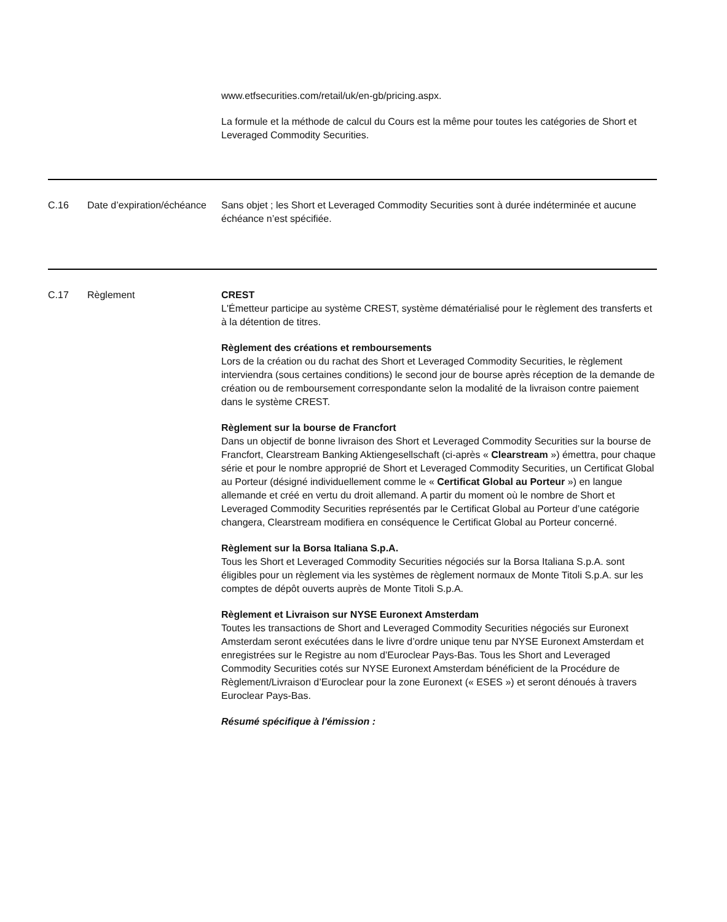| | | www.etfsecurities.com/retail/uk/en-gb/pricing.aspx. La formule et la méthode de calcul du Cours est la même pour toutes les catégories de Short et Leveraged Commodity Securities. |
| C.16 | Date d’expiration/échéance | Sans objet ; les Short et Leveraged Commodity Securities sont à durée indéterminée et aucune échéance n’est spécifiée. |
| C.17 | Règlement | CREST L'Émetteur participe au système CREST, système dématérialisé pour le règlement des transferts et à la détention de titres. Règlement des créations et remboursements Lors de la création ou du rachat des Short et Leveraged Commodity Securities, le règlement interviendra (sous certaines conditions) le second jour de bourse après réception de la demande de création ou de remboursement correspondante selon la modalité de la livraison contre paiement dans le système CREST. Règlement sur la bourse de Francfort Dans un objectif de bonne livraison des Short et Leveraged Commodity Securities sur la bourse de Francfort, Clearstream Banking Aktiengesellschaft (ci-après « Clearstream ») émettra, pour chaque série et pour le nombre approprié de Short et Leveraged Commodity Securities, un Certificat Global au Porteur (désigné individuellement comme le « Certificat Global au Porteur ») en langue allemande et créé en vertu du droit allemand. A partir du moment où le nombre de Short et Leveraged Commodity Securities représentés par le Certificat Global au Porteur d’une catégorie changera, Clearstream modifiera en conséquence le Certificat Global au Porteur concerné. Règlement sur la Borsa Italiana S.p.A. Tous les Short et Leveraged Commodity Securities négociés sur la Borsa Italiana S.p.A. sont éligibles pour un règlement via les systèmes de règlement normaux de Monte Titoli S.p.A. sur les comptes de dépôt ouverts auprès de Monte Titoli S.p.A. Règlement et Livraison sur NYSE Euronext Amsterdam Toutes les transactions de Short and Leveraged Commodity Securities négociés sur Euronext Amsterdam seront exécutées dans le livre d’ordre unique tenu par NYSE Euronext Amsterdam et enregistrées sur le Registre au nom d’Euroclear Pays-Bas. Tous les Short and Leveraged Commodity Securities cotés sur NYSE Euronext Amsterdam bénéficient de la Procédure de Règlement/Livraison d’Euroclear pour la zone Euronext (« ESES ») et seront dénoués à travers Euroclear Pays-Bas. Résumé spécifique à l'émission : |